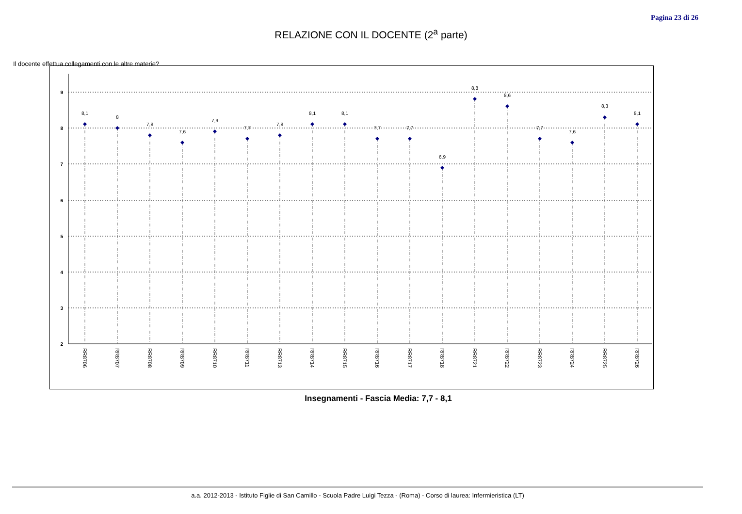Pagina 23 di 26
RELAZIONE CON IL DOCENTE (2<sup>a</sup> parte)
Il docente effettua collegamenti con le altre materie?
9
8
7
6
5
4
3
2
8,1
8
7,8
7,6
7,9
7,7
7,8
8,1
8,1
7,7
7,7
6,9
8,8
8,6
7,7
7,6
8,3
8,1
RR8706
RR8707
RR8708
RR8709
RR8710
RR8711
RR8713
RR8714
RR8715
RR8716
RR8717
RR8718
RR8721
RR8722
RR8723
RR8724
RR8725
RR8726
Insegnamenti - Fascia Media: 7,7 - 8,1
a.a. 2012-2013 - Istituto Figlie di San Camillo - Scuola Padre Luigi Tezza - (Roma) - Corso di laurea: Infermieristica (LT)